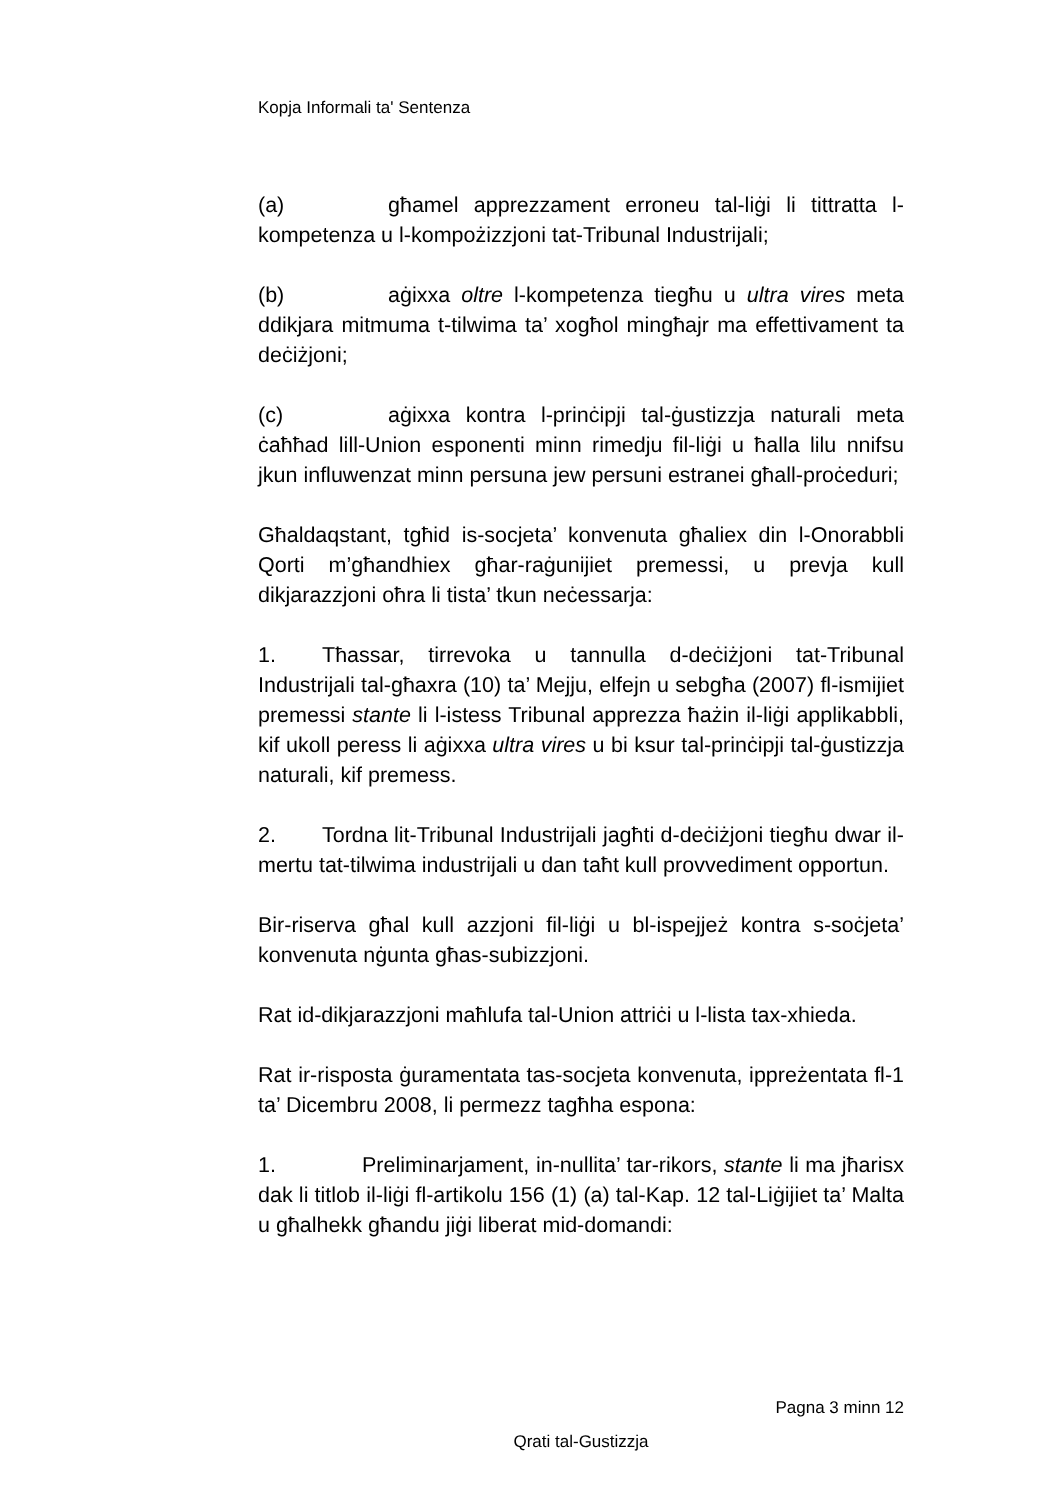Kopja Informali ta' Sentenza
(a) għamel apprezzament erroneu tal-liġi li tittratta l-kompetenza u l-kompożizzjoni tat-Tribunal Industrijali;
(b) aġixxa oltre l-kompetenza tiegħu u ultra vires meta ddikjara mitmuma t-tilwima ta’ xogħol mingħajr ma effettivament ta deċiżjoni;
(c) aġixxa kontra l-prinċipji tal-ġustizzja naturali meta ċaħħad lill-Union esponenti minn rimedju fil-liġi u ħalla lilu nnifsu jkun influwenzat minn persuna jew persuni estranei għall-proċeduri;
Għaldaqstant, tgħid is-socjeta’ konvenuta għaliex din l-Onorabbli Qorti m’għandhiex għar-raġunijiet premessi, u prevja kull dikjarazzjoni oħra li tista’ tkun neċessarja:
1. Tħassar, tirrevoka u tannulla d-deċiżjoni tat-Tribunal Industrijali tal-għaxra (10) ta’ Mejju, elfejn u sebgħa (2007) fl-ismijiet premessi stante li l-istess Tribunal apprezza ħażin il-liġi applikabbli, kif ukoll peress li aġixxa ultra vires u bi ksur tal-prinċipji tal-ġustizzja naturali, kif premess.
2. Tordna lit-Tribunal Industrijali jagħti d-deċiżjoni tiegħu dwar il-mertu tat-tilwima industrijali u dan taħt kull provvediment opportun.
Bir-riserva għal kull azzjoni fil-liġi u bl-ispejjeż kontra s-soċjeta’ konvenuta nġunta għas-subizzjoni.
Rat id-dikjarazzjoni maħlufa tal-Union attriċi u l-lista tax-xhieda.
Rat ir-risposta ġuramentata tas-socjeta konvenuta, ippreżentata fl-1 ta’ Dicembru 2008, li permezz tagħha espona:
1. Preliminarjament, in-nullita’ tar-rikors, stante li ma jħarisx dak li titlob il-liġi fl-artikolu 156 (1) (a) tal-Kap. 12 tal-Liġijiet ta’ Malta u għalhekk għandu jiġi liberat mid-domandi:
Pagna 3 minn 12
Qrati tal-Gustizzja